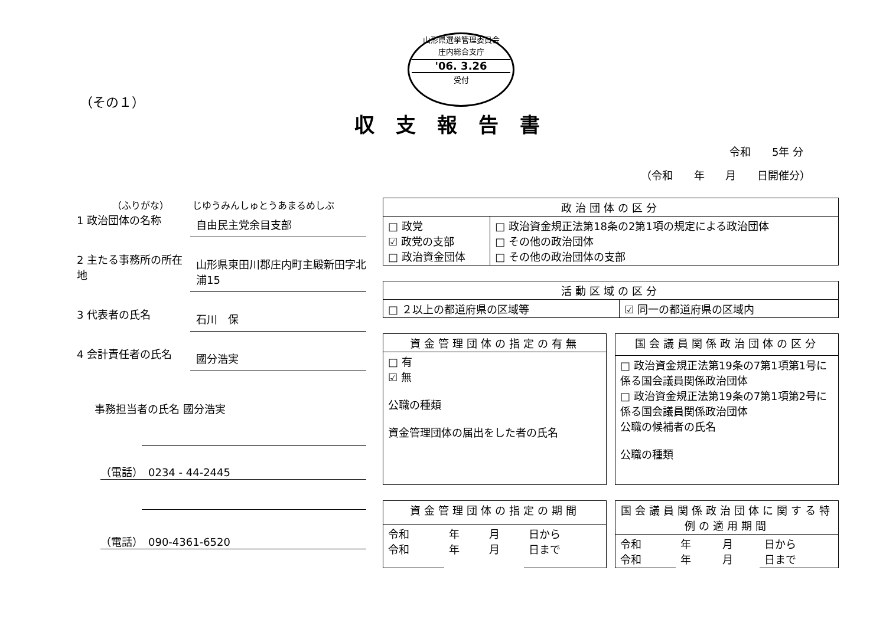山形県選挙管理委員会
庄内総合支庁
'06. 3.26
受付
（その１）
収支報告書
令和　　5年 分
（令和 年 月 日開催分）
（ふりがな）　　　じゆうみんしゅとうあまるめしぶ
1 政治団体の名称
自由民主党余目支部
2 主たる事務所の所在地
山形県東田川郡庄内町主殿新田字北浦15
3 代表者の氏名
石川　保
4 会計責任者の氏名
國分浩実
事務担当者の氏名 國分浩実
（電話）　0234 - 44-2445
（電話）　090-4361-6520
| 政治団体の区分 | |
| --- | --- |
| □ 政党 ☑ 政党の支部 □ 政治資金団体 | □ 政治資金規正法第18条の2第1項の規定による政治団体 □ その他の政治団体 □ その他の政治団体の支部 |
| 活動区域の区分 | |
| --- | --- |
| □ ２以上の都道府県の区域等 | ☑ 同一の都道府県の区域内 |
| 資金管理団体の指定の有無 |
| --- |
| □ 有 ☑ 無 公職の種類 資金管理団体の届出をした者の氏名 |
| 国会議員関係政治団体の区分 |
| --- |
| □ 政治資金規正法第19条の7第1項第1号に係る国会議員関係政治団体 □ 政治資金規正法第19条の7第1項第2号に係る国会議員関係政治団体 公職の候補者の氏名 公職の種類 |
| 資金管理団体の指定の期間 | | | |
| --- | --- | --- | --- |
| 令和 令和 | 年 年 | 月 月 | 日から 日まで |
| 国会議員関係政治団体に関する特例の適用期間 | | | |
| --- | --- | --- | --- |
| 令和 令和 | 年 年 | 月 月 | 日から 日まで |